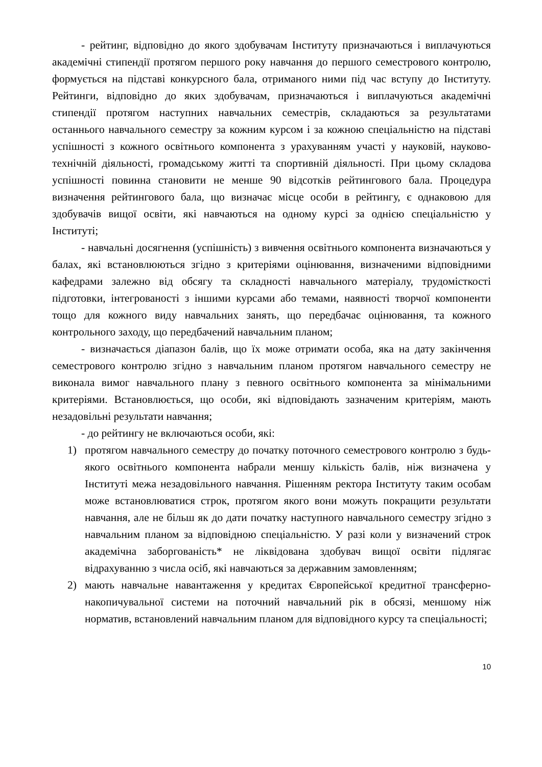- рейтинг, відповідно до якого здобувачам Інституту призначаються і виплачуються академічні стипендії протягом першого року навчання до першого семестрового контролю, формується на підставі конкурсного бала, отриманого ними під час вступу до Інституту. Рейтинги, відповідно до яких здобувачам, призначаються і виплачуються академічні стипендії протягом наступних навчальних семестрів, складаються за результатами останнього навчального семестру за кожним курсом і за кожною спеціальністю на підставі успішності з кожного освітнього компонента з урахуванням участі у науковій, науково-технічній діяльності, громадському житті та спортивній діяльності. При цьому складова успішності повинна становити не менше 90 відсотків рейтингового бала. Процедура визначення рейтингового бала, що визначає місце особи в рейтингу, є однаковою для здобувачів вищої освіти, які навчаються на одному курсі за однією спеціальністю у Інституті;
- навчальні досягнення (успішність) з вивчення освітнього компонента визначаються у балах, які встановлюються згідно з критеріями оцінювання, визначеними відповідними кафедрами залежно від обсягу та складності навчального матеріалу, трудомісткості підготовки, інтегрованості з іншими курсами або темами, наявності творчої компоненти тощо для кожного виду навчальних занять, що передбачає оцінювання, та кожного контрольного заходу, що передбачений навчальним планом;
- визначається діапазон балів, що їх може отримати особа, яка на дату закінчення семестрового контролю згідно з навчальним планом протягом навчального семестру не виконала вимог навчального плану з певного освітнього компонента за мінімальними критеріями. Встановлюється, що особи, які відповідають зазначеним критеріям, мають незадовільні результати навчання;
- до рейтингу не включаються особи, які:
1) протягом навчального семестру до початку поточного семестрового контролю з будь-якого освітнього компонента набрали меншу кількість балів, ніж визначена у Інституті межа незадовільного навчання. Рішенням ректора Інституту таким особам може встановлюватися строк, протягом якого вони можуть покращити результати навчання, але не більш як до дати початку наступного навчального семестру згідно з навчальним планом за відповідною спеціальністю. У разі коли у визначений строк академічна заборгованість* не ліквідована здобувач вищої освіти підлягає відрахуванню з числа осіб, які навчаються за державним замовленням;
2) мають навчальне навантаження у кредитах Європейської кредитної трансферно-накопичувальної системи на поточний навчальний рік в обсязі, меншому ніж норматив, встановлений навчальним планом для відповідного курсу та спеціальності;
10